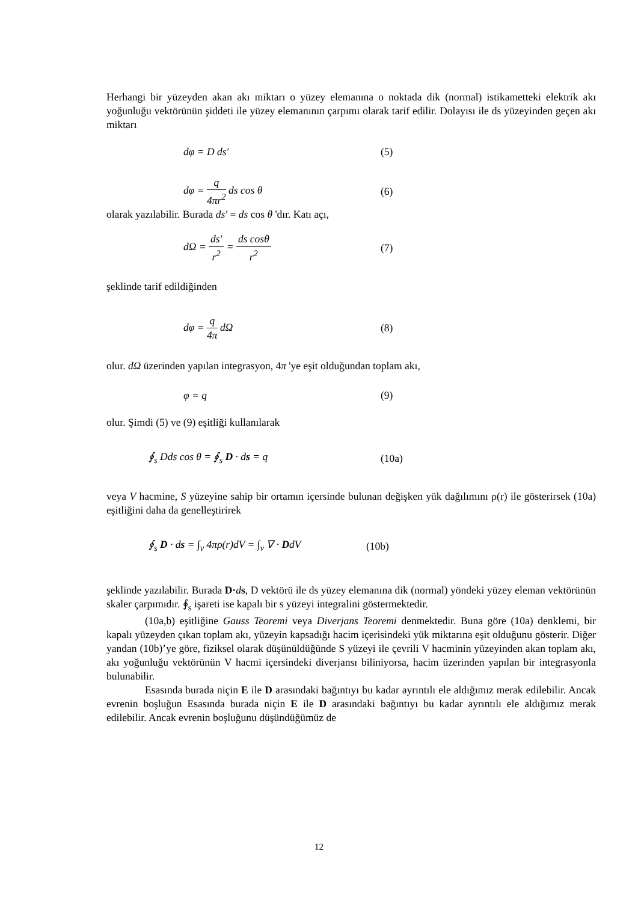Herhangi bir yüzeyden akan akı miktarı o yüzey elemanına o noktada dik (normal) istikametteki elektrik akı yoğunluğu vektörünün şiddeti ile yüzey elemanının çarpımı olarak tarif edilir. Dolayısı ile ds yüzeyinden geçen akı miktarı
dφ = D ds′ (5)
dφ = q 4πr<sup>2</sup> ds cos θ (6)
olarak yazılabilir. Burada ds′ = ds cos θ 'dır. Katı açı,
dΩ = ds′ r<sup>2</sup> = ds cosθ r<sup>2</sup> (7)
şeklinde tarif edildiğinden
dφ = q 4π dΩ (8)
olur. dΩ üzerinden yapılan integrasyon, 4π 'ye eşit olduğundan toplam akı,
φ = q (9)
olur. Şimdi (5) ve (9) eşitliği kullanılarak
∮<sub>s</sub> Dds cos θ = ∮<sub>s</sub> D · ds = q (10a)
veya V hacmine, S yüzeyine sahip bir ortamın içersinde bulunan değişken yük dağılımını ρ(r) ile gösterirsek (10a) eşitliğini daha da genelleştirirek
∮<sub>s</sub> D · ds = ∫<sub>v</sub> 4πρ(r)dV = ∫<sub>v</sub> ∇ · DdV (10b)
şeklinde yazılabilir. Burada D·ds, D vektörü ile ds yüzey elemanına dik (normal) yöndeki yüzey eleman vektörünün skaler çarpımıdır. ∮<sub>s</sub> işareti ise kapalı bir s yüzeyi integralini göstermektedir.
(10a,b) eşitliğine Gauss Teoremi veya Diverjans Teoremi denmektedir. Buna göre (10a) denklemi, bir kapalı yüzeyden çıkan toplam akı, yüzeyin kapsadığı hacim içerisindeki yük miktarına eşit olduğunu gösterir. Diğer yandan (10b)’ye göre, fiziksel olarak düşünüldüğünde S yüzeyi ile çevrili V hacminin yüzeyinden akan toplam akı, akı yoğunluğu vektörünün V hacmi içersindeki diverjansı biliniyorsa, hacim üzerinden yapılan bir integrasyonla bulunabilir.
Esasında burada niçin E ile D arasındaki bağıntıyı bu kadar ayrıntılı ele aldığımız merak edilebilir. Ancak evrenin boşluğun Esasında burada niçin E ile D arasındaki bağıntıyı bu kadar ayrıntılı ele aldığımız merak edilebilir. Ancak evrenin boşluğunu düşündüğümüz de
12